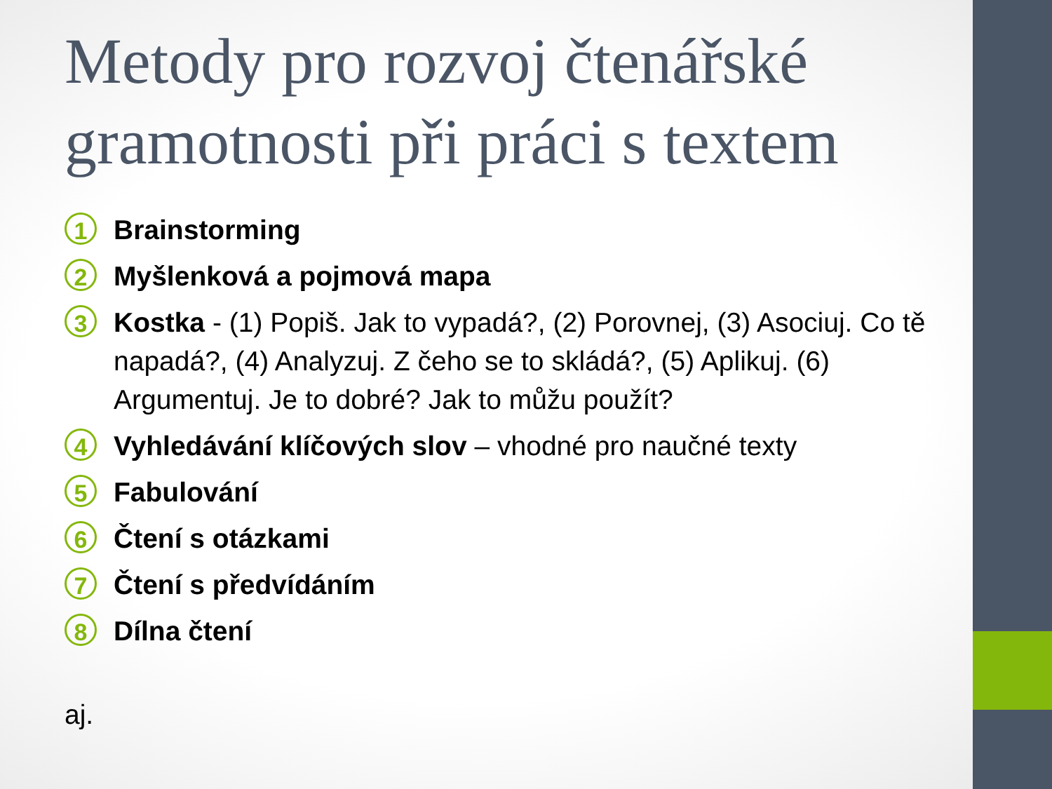Metody pro rozvoj čtenářské gramotnosti při práci s textem
1
Brainstorming
2
Myšlenková a pojmová mapa
3
Kostka - (1) Popiš. Jak to vypadá?, (2) Porovnej, (3) Asociuj. Co tě napadá?, (4) Analyzuj. Z čeho se to skládá?, (5) Aplikuj. (6) Argumentuj. Je to dobré? Jak to můžu použít?
4
Vyhledávání klíčových slov – vhodné pro naučné texty
5
Fabulování
6
Čtení s otázkami
7
Čtení s předvídáním
8
Dílna čtení
aj.